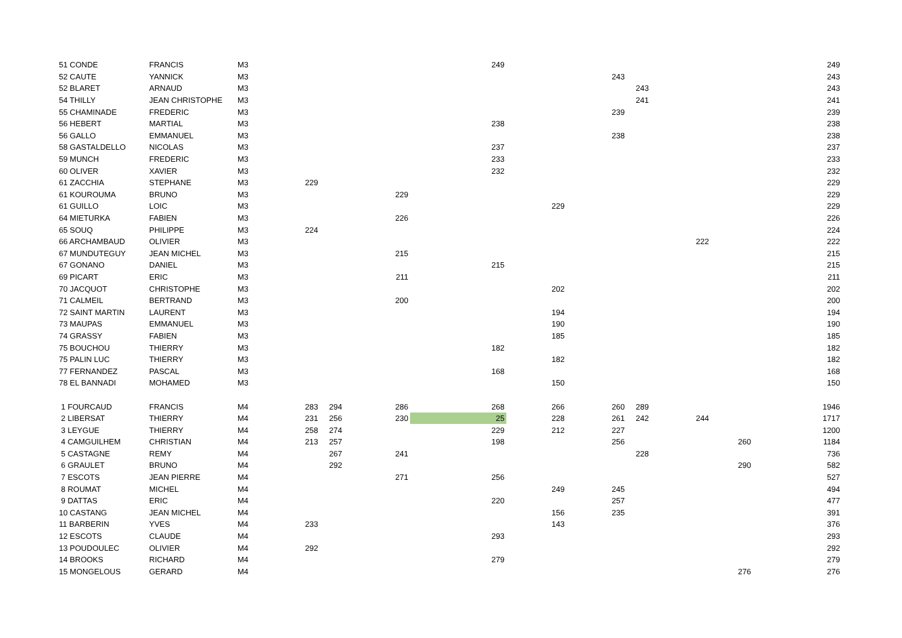| 51 CONDE | FRANCIS | M3 | | | | 249 | | | | | | 249 |
| 52 CAUTE | YANNICK | M3 | | | | | | 243 | | | | 243 |
| 52 BLARET | ARNAUD | M3 | | | | | | | 243 | | | 243 |
| 54 THILLY | JEAN CHRISTOPHE | M3 | | | | | | | 241 | | | 241 |
| 55 CHAMINADE | FREDERIC | M3 | | | | | | 239 | | | | 239 |
| 56 HEBERT | MARTIAL | M3 | | | | 238 | | | | | | 238 |
| 56 GALLO | EMMANUEL | M3 | | | | | | 238 | | | | 238 |
| 58 GASTALDELLO | NICOLAS | M3 | | | | 237 | | | | | | 237 |
| 59 MUNCH | FREDERIC | M3 | | | | 233 | | | | | | 233 |
| 60 OLIVER | XAVIER | M3 | | | | 232 | | | | | | 232 |
| 61 ZACCHIA | STEPHANE | M3 | 229 | | | | | | | | | 229 |
| 61 KOUROUMA | BRUNO | M3 | | | 229 | | | | | | | 229 |
| 61 GUILLO | LOIC | M3 | | | | | 229 | | | | | 229 |
| 64 MIETURKA | FABIEN | M3 | | | 226 | | | | | | | 226 |
| 65 SOUQ | PHILIPPE | M3 | 224 | | | | | | | | | 224 |
| 66 ARCHAMBAUD | OLIVIER | M3 | | | | | | | | 222 | | 222 |
| 67 MUNDUTEGUY | JEAN MICHEL | M3 | | | 215 | | | | | | | 215 |
| 67 GONANO | DANIEL | M3 | | | | 215 | | | | | | 215 |
| 69 PICART | ERIC | M3 | | | 211 | | | | | | | 211 |
| 70 JACQUOT | CHRISTOPHE | M3 | | | | | 202 | | | | | 202 |
| 71 CALMEIL | BERTRAND | M3 | | | 200 | | | | | | | 200 |
| 72 SAINT MARTIN | LAURENT | M3 | | | | | 194 | | | | | 194 |
| 73 MAUPAS | EMMANUEL | M3 | | | | | 190 | | | | | 190 |
| 74 GRASSY | FABIEN | M3 | | | | | 185 | | | | | 185 |
| 75 BOUCHOU | THIERRY | M3 | | | | 182 | | | | | | 182 |
| 75 PALIN LUC | THIERRY | M3 | | | | | 182 | | | | | 182 |
| 77 FERNANDEZ | PASCAL | M3 | | | | 168 | | | | | | 168 |
| 78 EL BANNADI | MOHAMED | M3 | | | | | 150 | | | | | 150 |
| 1 FOURCAUD | FRANCIS | M4 | 283 | 294 | 286 | 268 | 266 | 260 | 289 | | | 1946 |
| 2 LIBERSAT | THIERRY | M4 | 231 | 256 | 230 | 25 | 228 | 261 | 242 | 244 | | 1717 |
| 3 LEYGUE | THIERRY | M4 | 258 | 274 | | 229 | 212 | 227 | | | | 1200 |
| 4 CAMGUILHEM | CHRISTIAN | M4 | 213 | 257 | | 198 | | 256 | | | 260 | 1184 |
| 5 CASTAGNE | REMY | M4 | | 267 | 241 | | | | 228 | | | 736 |
| 6 GRAULET | BRUNO | M4 | | 292 | | | | | | | 290 | 582 |
| 7 ESCOTS | JEAN PIERRE | M4 | | | 271 | 256 | | | | | | 527 |
| 8 ROUMAT | MICHEL | M4 | | | | | 249 | 245 | | | | 494 |
| 9 DATTAS | ERIC | M4 | | | | 220 | | 257 | | | | 477 |
| 10 CASTANG | JEAN MICHEL | M4 | | | | | 156 | 235 | | | | 391 |
| 11 BARBERIN | YVES | M4 | 233 | | | | 143 | | | | | 376 |
| 12 ESCOTS | CLAUDE | M4 | | | | 293 | | | | | | 293 |
| 13 POUDOULEC | OLIVIER | M4 | 292 | | | | | | | | | 292 |
| 14 BROOKS | RICHARD | M4 | | | | 279 | | | | | | 279 |
| 15 MONGELOUS | GERARD | M4 | | | | | | | | | 276 | 276 |